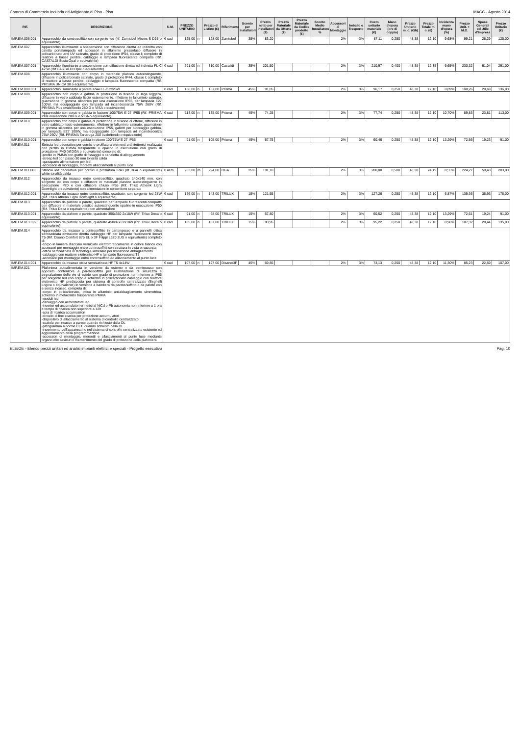Camera di Commercio Indusria ed Artigianato di Pisa - Pisa MACC - Agosto 2014
| RIF. | DESCRIZIONE | U.M. | PREZZO UNITARIO | | Prezzo di Listino (€) | Riferimento | Sconto per Installatori | Prezzo netto per Installatori (€) | Prezzo Materiale da Offerta (€) | Prezzo Materiale da Codice prodotto (€) | Sconto Medio Installatore % | Accessori di Montaggio | Imballo e Trasporto | Costo unitario materiale (€) | Mano d'opera (ore di coppia) | Prezzo Unitario m. o. (€/h) | Prezzo Totale m. o. (€) | Incidenza mano d'opera (%) | Prezzo Unit. + M.O. | Spese Generali ed Utile d'Impresa | Prezzo Unitario (€) |
| --- | --- | --- | --- | --- | --- | --- | --- | --- | --- | --- | --- | --- | --- | --- | --- | --- | --- | --- | --- | --- | --- |
| IMP.EM.006.001 | Apparecchio da controsoffitto con sorgente led (rif. Zumtobel Micros-S D95 o equivalente) | € cad | 125,00 | n | 128,00 | Zumtobel | 35% | 83,20 | | | | 2% | 3% | 87,11 | 0,250 | 48,38 | 12,10 | 9,68% | 99,21 | 26,29 | 125,00 |
| IMP.EM.007 | Apparecchio illuminante a sospensione con diffusione diretta ed indiretta con calotta portalampada ed accessori in alluminio pressofuso diffusore in policarbonato anti UV satinato, grado di protezione IP54, classe I; completo di reattore a basse perdite, cablaggio e lampada fluorescente compatta (Rif. CASTALDI Sosia Opal o equivalente) | | | | | | | | | | | | | | | | | | | | |
| IMP.EM.007.001 | Apparecchio illuminante a sospensione con diffusione diretta ed indiretta FL-C 42 W (Rif CASTALDI Opal o equivalente) | € cad | 291,00 | n | 310,00 | Castaldi | 35% | 201,50 | | | | 2% | 3% | 210,97 | 0,400 | 48,38 | 19,35 | 6,65% | 230,32 | 61,04 | 291,00 |
| IMP.EM.008 | Apparecchio illuminante con corpo in materiale plastico autoestinguente, diffusore in policarbonato satinato, grado di protezione IP44, classe I; completo di reattore a basse perdite, cablaggio e lampada fluorescente compatta (Rif. PRISMA UNICA 38 o equivalente) | | | | | | | | | | | | | | | | | | | | |
| IMP.EM.008.001 | Apparecchio illuminante a parete IP44 FL-C 2x26W | € cad | 136,00 | n | 167,00 | Prisma | 45% | 91,85 | | | | 2% | 3% | 96,17 | 0,250 | 48,38 | 12,10 | 8,89% | 108,26 | 28,69 | 136,00 |
| IMP.EM.009 | Apparecchio con corpo e gabbia di protezione in fusione di lega leggera, diffusore in vetro sabbiato liscio esternamente, riflettore in lalluminio satinato, guarnizione in gomma siliconica per una esecuzione IP65, per lampada E27 100W, ma equipaggiato con lampada ad incandescenza 75W 260V (Rif. PRISMA Plus ovale/tondo 280 G o VISA o equivalente) | | | | | | | | | | | | | | | | | | | | |
| IMP.EM.009.001 | Apparecchio con corpo e gabbia in fusione 100/75W E 27 IP65 (Rif. PRISMA Plus ovale/tondo 280 G o VISA o equivalente) | € cad | 113,00 | n | 135,00 | Prisma | 45% | 74,25 | | | | 2% | 3% | 77,74 | 0,250 | 48,38 | 12,10 | 10,70% | 89,83 | 23,81 | 113,00 |
| IMP.EM.010 | Apparecchio con corpo e gabbia di protezione in fusione di ottone, diffusore in vetro sabbiato liscio esternamente, riflettore in lalluminio satinato, guarnizione in gomma siliconica per una esecuzione IP55, galletti per bloccaggio gabbia, per lampada E27 100W, ma equipaggiato con lampada ad incandescenza 75W 260V (Rif. PRISMA Tartaruga 200 ovale/tondo o equivalente) | | | | | | | | | | | | | | | | | | | | |
| IMP.EM.010.001 | Apparecchio con corpo e gabbia in ottone 100/75W E 27 IP55 | € cad | 91,00 | n | 105,00 | Prisma | 45% | 57,75 | | | | 2% | 3% | 60,46 | 0,250 | 48,38 | 12,10 | 13,29% | 72,56 | 19,23 | 91,00 |
| IMP.EM.011 | Striscia led decorativa per cornici o profilatura elementi architettonici realizzata con profilo in PMMA trasparente o opalino in esecuzione con grado di protezione IP40 (rif DGA o equivalente) completo di: -profilo in PMMA con graffe di fissaggio o canaletta di alloggiamento -streep led con passo 30 mm tonalità calda -quotaparte alimentatore per led -accessori di montaggio, morsetti allacciamenti al punto luce | | | | | | | | | | | | | | | | | | | | |
| IMP.EM.011.001 | Striscia led decorativa per cornici o profilatura IP40 (rif DGA o equivalente) white tonalità calda | € al m | 283,00 | m | 294,00 | DGA | 35% | 191,10 | | | | 2% | 3% | 200,08 | 0,500 | 48,38 | 24,19 | 8,55% | 224,27 | 59,43 | 283,00 |
| IMP.EM.012 | Apparecchio da incasso entro controsoffitto, quadrato 140x140 mm, con sorgente led con corpo e diffusore in materiale plastico autoestinguente in esecuzione IP20 e con diffusore chiuso IP55 (Rif. Trilux Athenik Ligra Downlight o equivalente) con alimentatore in contenitore separato | | | | | | | | | | | | | | | | | | | | |
| IMP.EM.012.001 | Apparecchio da incasso entro controsoffitto, quadrato, con sorgente led 28W (Rif. Trilux Athenik Ligra Downlight o equivalente) | € cad | 176,00 | n | 143,00 | TRILUX | 15% | 121,55 | | | | 2% | 3% | 127,26 | 0,250 | 48,38 | 12,10 | 6,87% | 139,36 | 36,93 | 176,00 |
| IMP.EM.013 | Apparecchio da plafone o parete, quadrato per lampade fluorescenti compatte con diffusore in materiale plastico autoestinguente opalino in esecuzione IP50 (Rif. Trilux Deca o equivalente) con alimentatore | | | | | | | | | | | | | | | | | | | | |
| IMP.EM.013.001 | Apparecchio da plafone o parete, quadrato 350x350 2x18W (Rif. Trilux Deca o equivalente) | € cad | 91,00 | n | 68,00 | TRILUX | 15% | 57,80 | | | | 2% | 3% | 60,52 | 0,250 | 48,38 | 12,10 | 13,29% | 72,61 | 19,24 | 91,00 |
| IMP.EM.013.002 | Apparecchio da plafone o parete, quadrato 450x450 2x18W (Rif. Trilux Deca o equivalente) | € cad | 135,00 | n | 107,00 | TRILUX | 15% | 90,95 | | | | 2% | 3% | 95,22 | 0,250 | 48,38 | 12,10 | 8,96% | 107,32 | 28,44 | 135,00 |
| IMP.EM.014 | Apparecchio da incasso a controsoffitto in cartongesso o a pannelli ottica semisatinata emissione diretta cablaggio HF per lampade fluorescenti lineari T5 (Rif. Disano Comfort 875 EL o 3F Filippi L320 2US o equivalente) completo di: -corpo in lamiera d'acciaio verniciato elettroforeticamente in colore bianco con accessori per montaggio entro controsoffitti con struttura in vista o nascosta -ottica semisatinata in tecnologia lamellare per limitazione abbagliamento -cablaggio con reattore elettronico HF e lampade fluorescenti T5 -accessori per montaggio entro controsoffitto ed allacciamento al punto luce | | | | | | | | | | | | | | | | | | | | |
| IMP.EM.014.001 | Apparecchio da incasso ottica semisatinata HF T5 4x14W | € cad | 107,00 | n | 127,00 | Disano/3F | 45% | 69,85 | | | | 2% | 3% | 73,13 | 0,250 | 48,38 | 12,10 | 11,30% | 85,23 | 22,59 | 107,00 |
| IMP.EM.021 | Plafoniera autoalimentata in versione da esterno o da semincasso con apposito contenitore a parete/soffitto per illuminazione di sicurezza e segnalazione delle vie di esodo con grado di protezione non inferiore a IP65 per sorgente led con corpo e schermo in policarbonato cablaggio con reattore elettronico HF predisposta per sistema di controllo centralizzato (Beghelli Logica o equivalente) in versione a bandiera da parete/soffitto o da parete con e senza incasso, completa di: -corpo in policarbonato, ottica in alluminio antiabbagliamento simmetrica, schermo in metacrilato trasparente PMMA -moduli led -cablaggio con alimentatore led -inverter ed accumulatori ermetici al NiCd o Pb autonomia non inferiore a 1 ora e tempo di ricarica non superiore a 12h -spia di ricarica accumulatori -circuito di fine scarica per protezione accumulatori -dispositivo di allacciamento al sistema di controllo centralizzato -scatola per incasso a parete quando richiesto dalla DL -pittogramma a norme CEE quando richiesto dalla DL -inserimento dell'apparecchio nel sistema di controllo centralizzato esistente ed aggiornamento della programmazione -accessori di montaggio, morsetti e allacciamenti al punto luce mediante organo che assicuri il mantenimento del grado di protezione della plafoniera | | | | | | | | | | | | | | | | | | | | |
ELE/OE - Elenco prezzi unitari ed analisi impianti elettrici e speciali - Progetto esecutivo Pag. 10